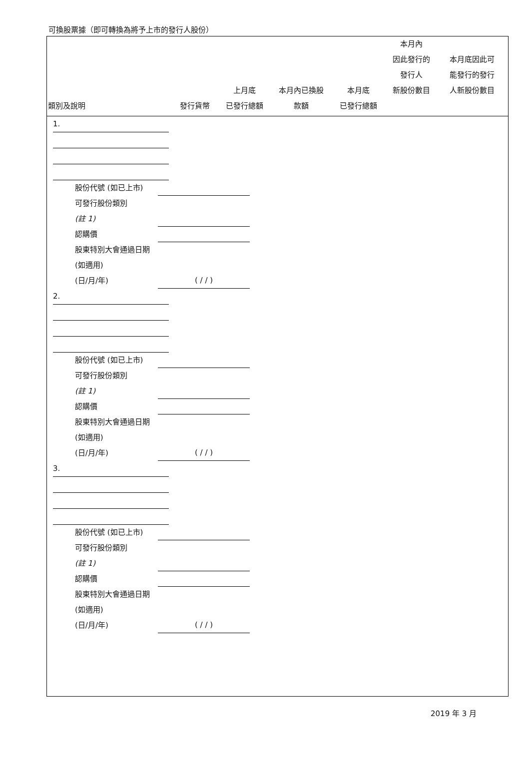可換股票據（即可轉換為將予上市的發行人股份）
| 類別及說明 | 發行貨幣 | 上月底 已發行總額 | 本月內已換股 款額 | 本月底 已發行總額 | 本月內 因此發行的 發行人 新股份數目 | 本月底因此可 能發行的發行 人新股份數目 |
| --- | --- | --- | --- | --- | --- | --- |
1.
股份代號 (如已上市)
可發行股份類別
(註 1)
認購價
股東特別大會通過日期 (如適用)
(日/月/年) ( / / )
2.
股份代號 (如已上市)
可發行股份類別
(註 1)
認購價
股東特別大會通過日期 (如適用)
(日/月/年) ( / / )
3.
股份代號 (如已上市)
可發行股份類別
(註 1)
認購價
股東特別大會通過日期 (如適用)
(日/月/年) ( / / )
2019 年 3 月